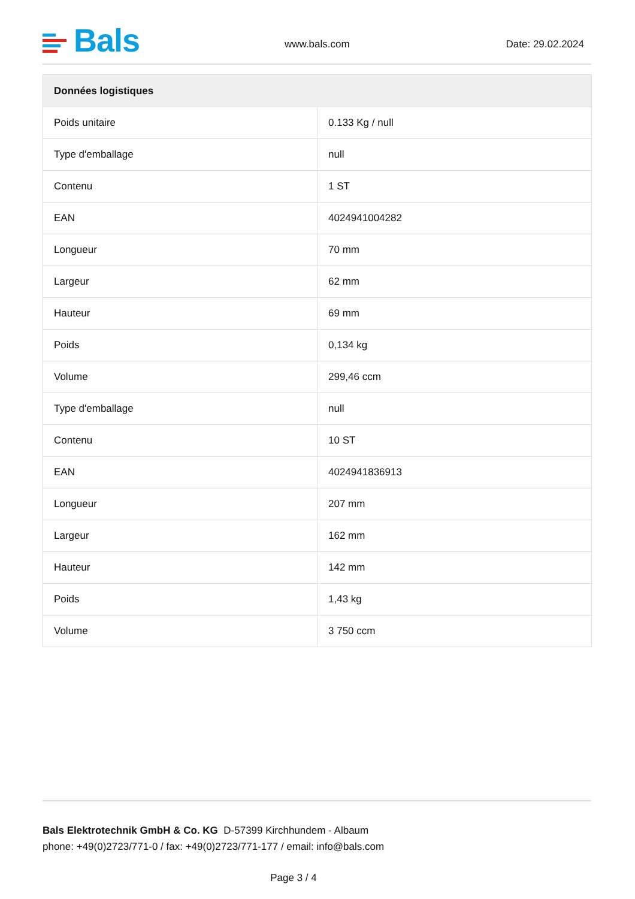Bals www.bals.com Date: 29.02.2024
| Données logistiques | |
| --- | --- |
| Poids unitaire | 0.133 Kg / null |
| Type d'emballage | null |
| Contenu | 1 ST |
| EAN | 4024941004282 |
| Longueur | 70 mm |
| Largeur | 62 mm |
| Hauteur | 69 mm |
| Poids | 0,134 kg |
| Volume | 299,46 ccm |
| Type d'emballage | null |
| Contenu | 10 ST |
| EAN | 4024941836913 |
| Longueur | 207 mm |
| Largeur | 162 mm |
| Hauteur | 142 mm |
| Poids | 1,43 kg |
| Volume | 3 750 ccm |
Bals Elektrotechnik GmbH & Co. KG D-57399 Kirchhundem - Albaum
phone: +49(0)2723/771-0 / fax: +49(0)2723/771-177 / email: info@bals.com
Page 3 / 4